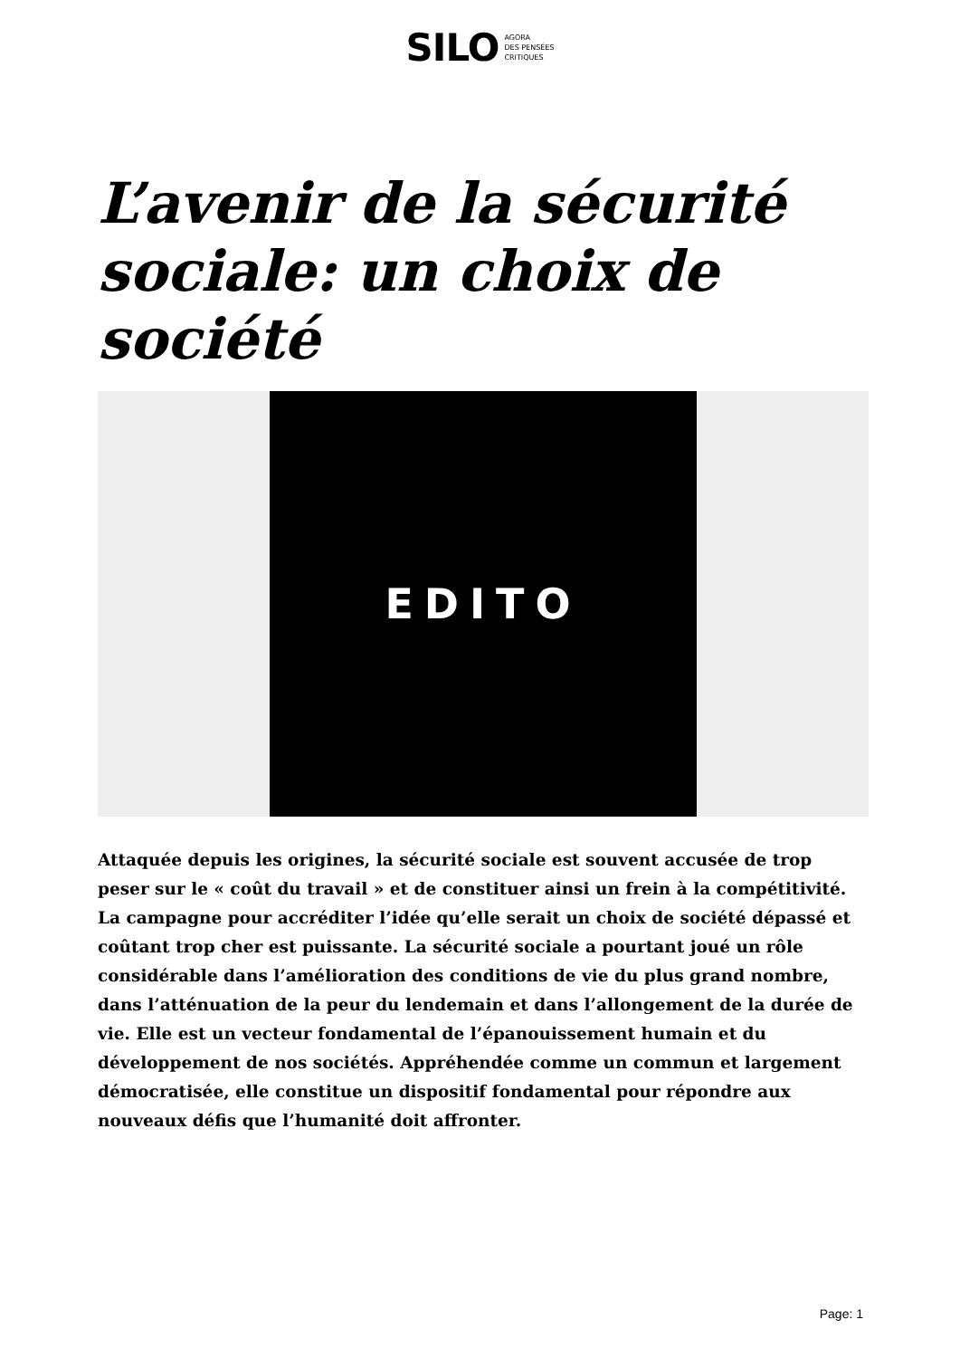SILO AGORA
DES PENSÉES
CRITIQUES
L’avenir de la sécurité sociale: un choix de société
EDITO
Attaquée depuis les origines, la sécurité sociale est souvent accusée de trop peser sur le « coût du travail » et de constituer ainsi un frein à la compétitivité. La campagne pour accréditer l’idée qu’elle serait un choix de société dépassé et coûtant trop cher est puissante. La sécurité sociale a pourtant joué un rôle considérable dans l’amélioration des conditions de vie du plus grand nombre, dans l’atténuation de la peur du lendemain et dans l’allongement de la durée de vie. Elle est un vecteur fondamental de l’épanouissement humain et du développement de nos sociétés. Appréhendée comme un commun et largement démocratisée, elle constitue un dispositif fondamental pour répondre aux nouveaux défis que l’humanité doit affronter.
Page: 1